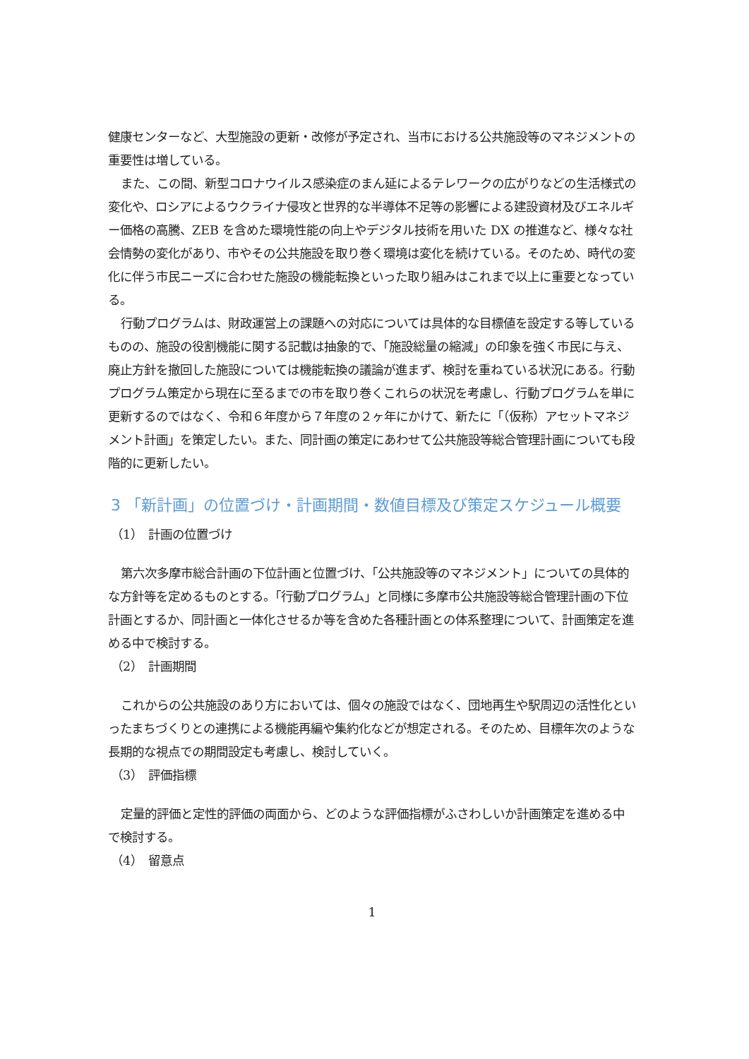健康センターなど、大型施設の更新・改修が予定され、当市における公共施設等のマネジメントの重要性は増している。
また、この間、新型コロナウイルス感染症のまん延によるテレワークの広がりなどの生活様式の変化や、ロシアによるウクライナ侵攻と世界的な半導体不足等の影響による建設資材及びエネルギー価格の高騰、ZEB を含めた環境性能の向上やデジタル技術を用いた DX の推進など、様々な社会情勢の変化があり、市やその公共施設を取り巻く環境は変化を続けている。そのため、時代の変化に伴う市民ニーズに合わせた施設の機能転換といった取り組みはこれまで以上に重要となっている。
行動プログラムは、財政運営上の課題への対応については具体的な目標値を設定する等しているものの、施設の役割機能に関する記載は抽象的で、「施設総量の縮減」の印象を強く市民に与え、廃止方針を撤回した施設については機能転換の議論が進まず、検討を重ねている状況にある。行動プログラム策定から現在に至るまでの市を取り巻くこれらの状況を考慮し、行動プログラムを単に更新するのではなく、令和６年度から７年度の２ヶ年にかけて、新たに「（仮称）アセットマネジメント計画」を策定したい。また、同計画の策定にあわせて公共施設等総合管理計画についても段階的に更新したい。
3 「新計画」の位置づけ・計画期間・数値目標及び策定スケジュール概要
（1）　計画の位置づけ
第六次多摩市総合計画の下位計画と位置づけ、「公共施設等のマネジメント」についての具体的な方針等を定めるものとする。「行動プログラム」と同様に多摩市公共施設等総合管理計画の下位計画とするか、同計画と一体化させるか等を含めた各種計画との体系整理について、計画策定を進める中で検討する。
（2）　計画期間
これからの公共施設のあり方においては、個々の施設ではなく、団地再生や駅周辺の活性化といったまちづくりとの連携による機能再編や集約化などが想定される。そのため、目標年次のような長期的な視点での期間設定も考慮し、検討していく。
（3）　評価指標
定量的評価と定性的評価の両面から、どのような評価指標がふさわしいか計画策定を進める中で検討する。
（4）　留意点
1